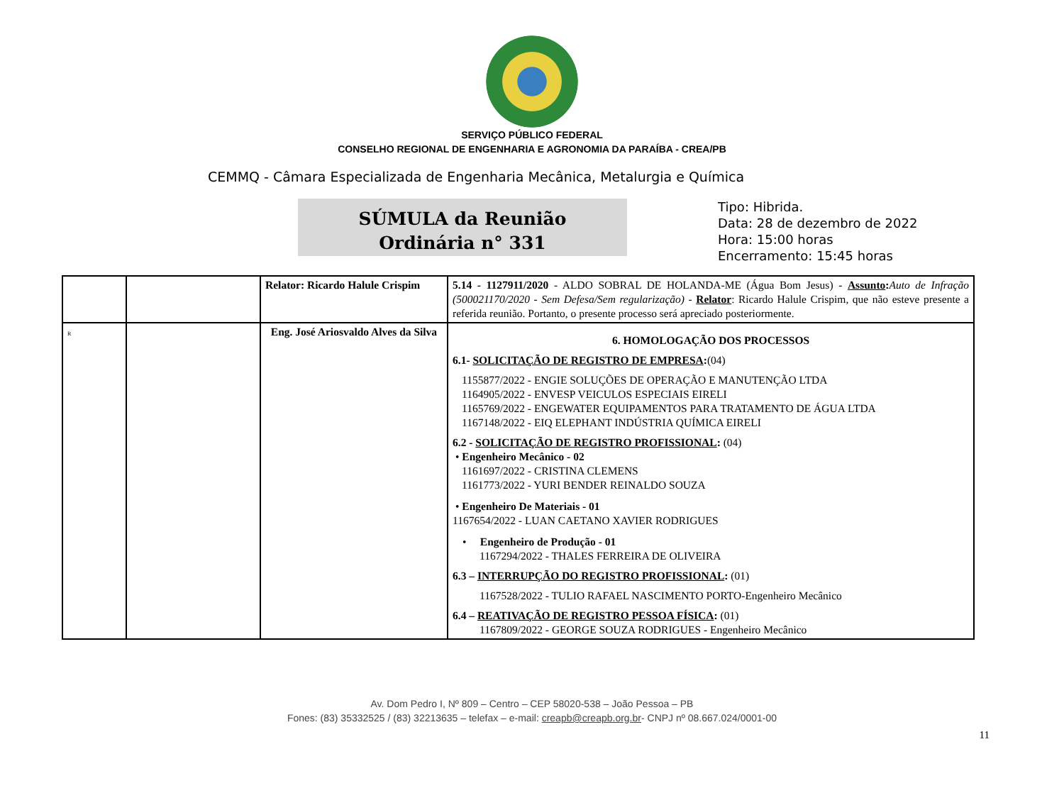SERVIÇO PÚBLICO FEDERAL
CONSELHO REGIONAL DE ENGENHARIA E AGRONOMIA DA PARAÍBA - CREA/PB
CEMMQ - Câmara Especializada de Engenharia Mecânica, Metalurgia e Química
SÚMULA da Reunião
Ordinária n° 331
Tipo: Hibrida.
Data: 28 de dezembro de 2022
Hora: 15:00 horas
Encerramento: 15:45 horas
| | | Relator: Ricardo Halule Crispim | 5.14 - 1127911/2020 - ALDO SOBRAL DE HOLANDA-ME (Água Bom Jesus) - Assunto : Auto de Infração (500021170/2020 - Sem Defesa/Sem regularização) - Relator : Ricardo Halule Crispim, que não esteve presente a referida reunião. Portanto, o presente processo será apreciado posteriormente. |
| R | | Eng. José Ariosvaldo Alves da Silva | 6. HOMOLOGAÇÃO DOS PROCESSOS 6.1- SOLICITAÇÃO DE REGISTRO DE EMPRESA : (04) 1155877/2022 - ENGIE SOLUÇÕES DE OPERAÇÃO E MANUTENÇÃO LTDA 1164905/2022 - ENVESP VEICULOS ESPECIAIS EIRELI 1165769/2022 - ENGEWATER EQUIPAMENTOS PARA TRATAMENTO DE ÁGUA LTDA 1167148/2022 - EIQ ELEPHANT INDÚSTRIA QUÍMICA EIRELI 6.2 - SOLICITAÇÃO DE REGISTRO PROFISSIONAL : (04) • Engenheiro Mecânico - 02 1161697/2022 - CRISTINA CLEMENS 1161773/2022 - YURI BENDER REINALDO SOUZA • Engenheiro De Materiais - 01 1167654/2022 - LUAN CAETANO XAVIER RODRIGUES • Engenheiro de Produção - 01 1167294/2022 - THALES FERREIRA DE OLIVEIRA 6.3 – INTERRUPÇÃO DO REGISTRO PROFISSIONAL : (01) 1167528/2022 - TULIO RAFAEL NASCIMENTO PORTO-Engenheiro Mecânico 6.4 – REATIVAÇÃO DE REGISTRO PESSOA FÍSICA : (01) 1167809/2022 - GEORGE SOUZA RODRIGUES - Engenheiro Mecânico |
11
Av. Dom Pedro I, Nº 809 – Centro – CEP 58020-538 – João Pessoa – PB
Fones: (83) 35332525 / (83) 32213635 – telefax – e-mail: creapb@creapb.org.br- CNPJ nº 08.667.024/0001-00